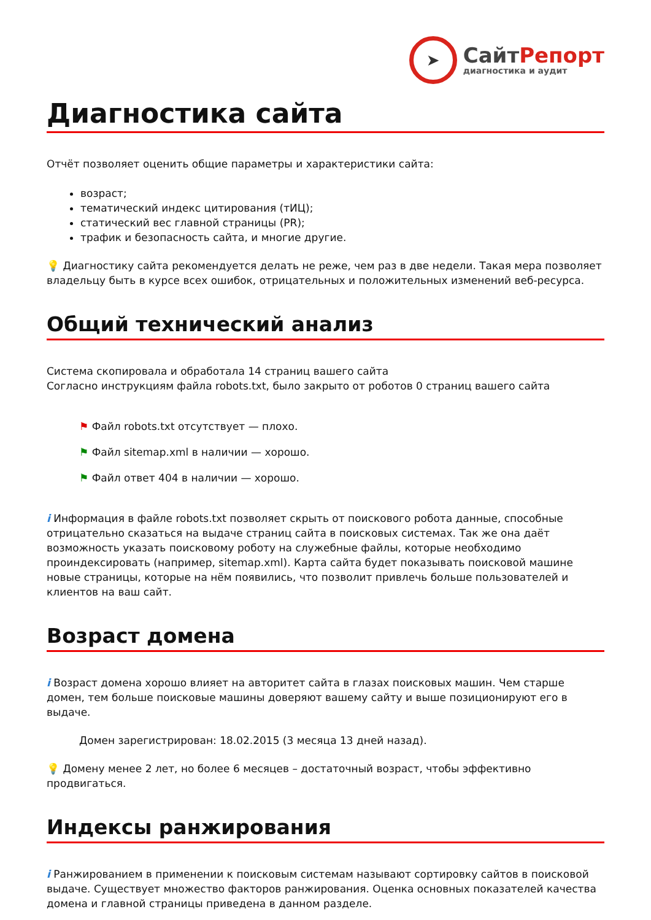➤
СайтРепорт
диагностика и аудит
Диагностика сайта
Отчёт позволяет оценить общие параметры и характеристики сайта:
возраст;
тематический индекс цитирования (тИЦ);
статический вес главной страницы (PR);
трафик и безопасность сайта, и многие другие.
💡 Диагностику сайта рекомендуется делать не реже, чем раз в две недели. Такая мера позволяет владельцу быть в курсе всех ошибок, отрицательных и положительных изменений веб-ресурса.
Общий технический анализ
Система скопировала и обработала 14 страниц вашего сайта
Согласно инструкциям файла robots.txt, было закрыто от роботов 0 страниц вашего сайта
⚑ Файл robots.txt отсутствует — плохо.
⚑ Файл sitemap.xml в наличии — хорошо.
⚑ Файл ответ 404 в наличии — хорошо.
i Информация в файле robots.txt позволяет скрыть от поискового робота данные, способные отрицательно сказаться на выдаче страниц сайта в поисковых системах. Так же она даёт возможность указать поисковому роботу на служебные файлы, которые необходимо проиндексировать (например, sitemap.xml). Карта сайта будет показывать поисковой машине новые страницы, которые на нём появились, что позволит привлечь больше пользователей и клиентов на ваш сайт.
Возраст домена
i Возраст домена хорошо влияет на авторитет сайта в глазах поисковых машин. Чем старше домен, тем больше поисковые машины доверяют вашему сайту и выше позиционируют его в выдаче.
Домен зарегистрирован: 18.02.2015 (3 месяца 13 дней назад).
💡 Домену менее 2 лет, но более 6 месяцев – достаточный возраст, чтобы эффективно продвигаться.
Индексы ранжирования
i Ранжированием в применении к поисковым системам называют сортировку сайтов в поисковой выдаче. Существует множество факторов ранжирования. Оценка основных показателей качества домена и главной страницы приведена в данном разделе.